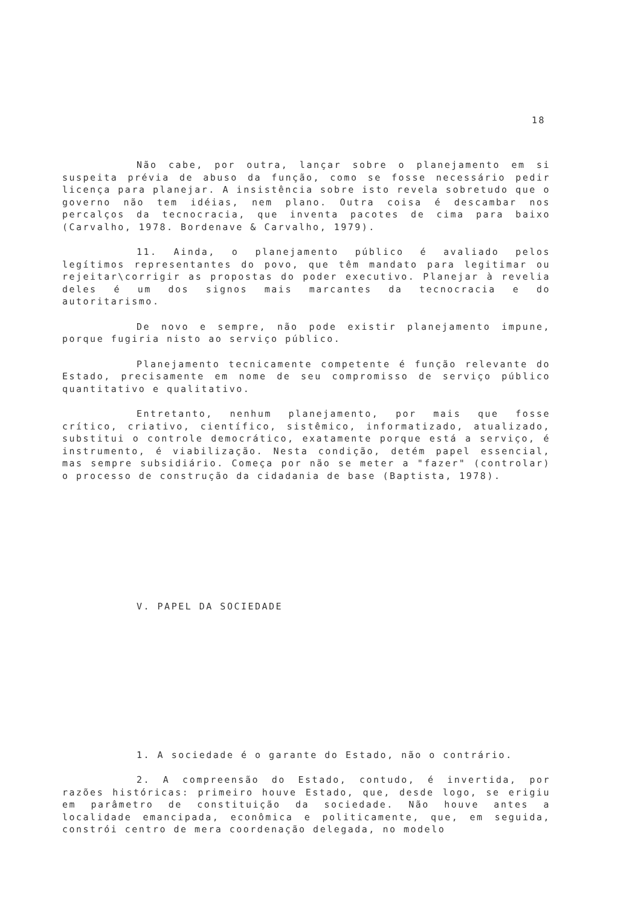18
Não cabe, por outra, lançar sobre o planejamento em si suspeita prévia de abuso da função, como se fosse necessário pedir licença para planejar. A insistência sobre isto revela sobretudo que o governo não tem idéias, nem plano. Outra coisa é descambar nos percalços da tecnocracia, que inventa pacotes de cima para baixo (Carvalho, 1978. Bordenave & Carvalho, 1979).
11. Ainda, o planejamento público é avaliado pelos legítimos representantes do povo, que têm mandato para legitimar ou rejeitar\corrigir as propostas do poder executivo. Planejar à revelia deles é um dos signos mais marcantes da tecnocracia e do autoritarismo.
De novo e sempre, não pode existir planejamento impune, porque fugiria nisto ao serviço público.
Planejamento tecnicamente competente é função relevante do Estado, precisamente em nome de seu compromisso de serviço público quantitativo e qualitativo.
Entretanto, nenhum planejamento, por mais que fosse crítico, criativo, científico, sistêmico, informatizado, atualizado, substitui o controle democrático, exatamente porque está a serviço, é instrumento, é viabilização. Nesta condição, detém papel essencial, mas sempre subsidiário. Começa por não se meter a "fazer" (controlar) o processo de construção da cidadania de base (Baptista, 1978).
V. PAPEL DA SOCIEDADE
1. A sociedade é o garante do Estado, não o contrário.
2. A compreensão do Estado, contudo, é invertida, por razões históricas: primeiro houve Estado, que, desde logo, se erigiu em parâmetro de constituição da sociedade. Não houve antes a localidade emancipada, econômica e politicamente, que, em seguida, constrói centro de mera coordenação delegada, no modelo